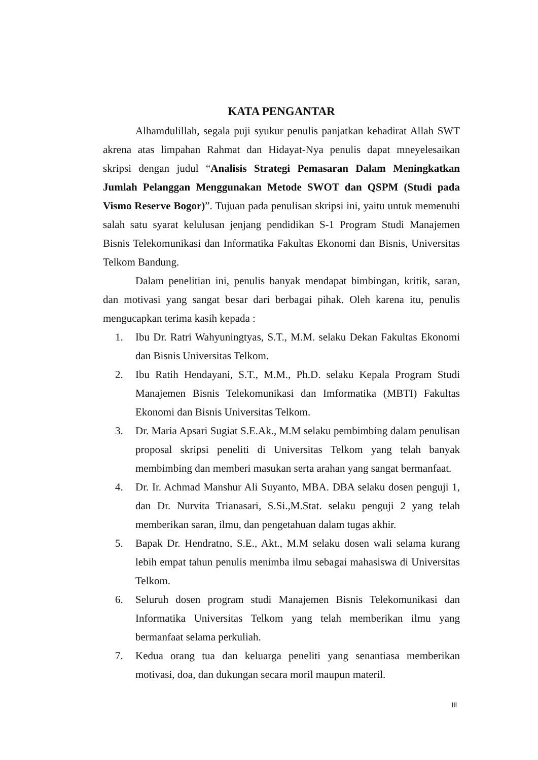KATA PENGANTAR
Alhamdulillah, segala puji syukur penulis panjatkan kehadirat Allah SWT akrena atas limpahan Rahmat dan Hidayat-Nya penulis dapat mneyelesaikan skripsi dengan judul “Analisis Strategi Pemasaran Dalam Meningkatkan Jumlah Pelanggan Menggunakan Metode SWOT dan QSPM (Studi pada Vismo Reserve Bogor)”. Tujuan pada penulisan skripsi ini, yaitu untuk memenuhi salah satu syarat kelulusan jenjang pendidikan S-1 Program Studi Manajemen Bisnis Telekomunikasi dan Informatika Fakultas Ekonomi dan Bisnis, Universitas Telkom Bandung.
Dalam penelitian ini, penulis banyak mendapat bimbingan, kritik, saran, dan motivasi yang sangat besar dari berbagai pihak. Oleh karena itu, penulis mengucapkan terima kasih kepada :
1. Ibu Dr. Ratri Wahyuningtyas, S.T., M.M. selaku Dekan Fakultas Ekonomi dan Bisnis Universitas Telkom.
2. Ibu Ratih Hendayani, S.T., M.M., Ph.D. selaku Kepala Program Studi Manajemen Bisnis Telekomunikasi dan Imformatika (MBTI) Fakultas Ekonomi dan Bisnis Universitas Telkom.
3. Dr. Maria Apsari Sugiat S.E.Ak., M.M selaku pembimbing dalam penulisan proposal skripsi peneliti di Universitas Telkom yang telah banyak membimbing dan memberi masukan serta arahan yang sangat bermanfaat.
4. Dr. Ir. Achmad Manshur Ali Suyanto, MBA. DBA selaku dosen penguji 1, dan Dr. Nurvita Trianasari, S.Si.,M.Stat. selaku penguji 2 yang telah memberikan saran, ilmu, dan pengetahuan dalam tugas akhir.
5. Bapak Dr. Hendratno, S.E., Akt., M.M selaku dosen wali selama kurang lebih empat tahun penulis menimba ilmu sebagai mahasiswa di Universitas Telkom.
6. Seluruh dosen program studi Manajemen Bisnis Telekomunikasi dan Informatika Universitas Telkom yang telah memberikan ilmu yang bermanfaat selama perkuliah.
7. Kedua orang tua dan keluarga peneliti yang senantiasa memberikan motivasi, doa, dan dukungan secara moril maupun materil.
iii